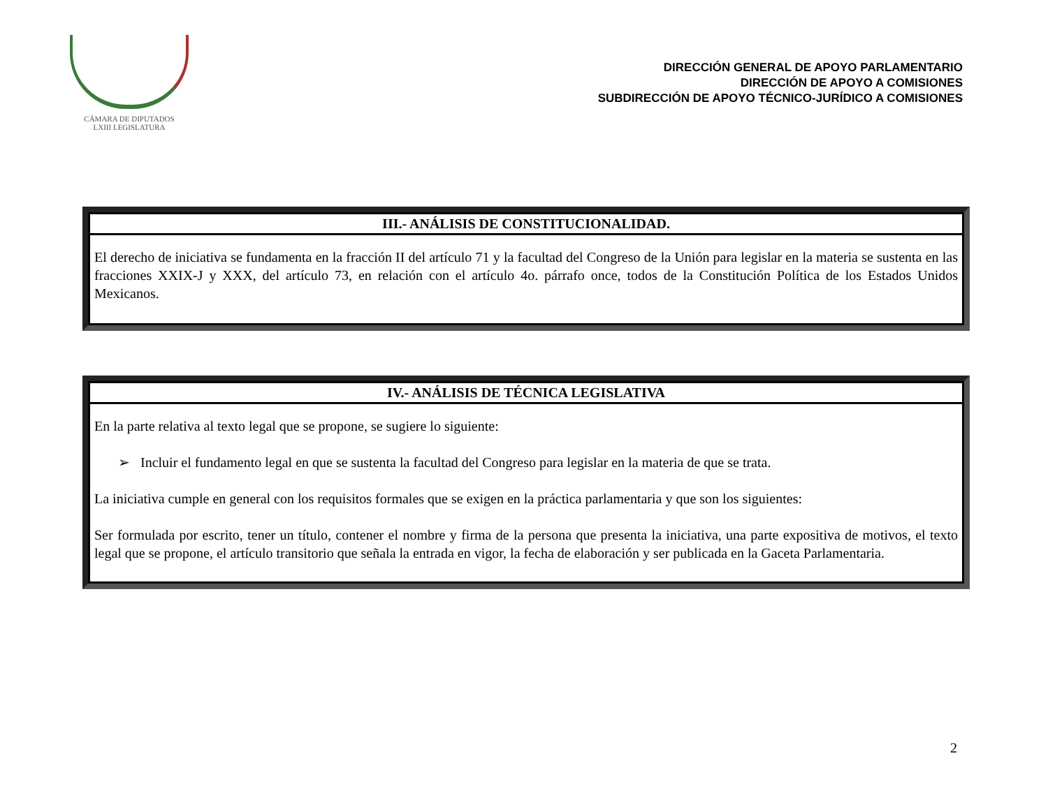CÁMARA DE DIPUTADOS
LXIII LEGISLATURA
DIRECCIÓN GENERAL DE APOYO PARLAMENTARIO
DIRECCIÓN DE APOYO A COMISIONES
SUBDIRECCIÓN DE APOYO TÉCNICO-JURÍDICO A COMISIONES
| III.- ANÁLISIS DE CONSTITUCIONALIDAD. |
| --- |
| El derecho de iniciativa se fundamenta en la fracción II del artículo 71 y la facultad del Congreso de la Unión para legislar en la materia se sustenta en las fracciones XXIX-J y XXX, del artículo 73, en relación con el artículo 4o. párrafo once, todos de la Constitución Política de los Estados Unidos Mexicanos. |
| IV.- ANÁLISIS DE TÉCNICA LEGISLATIVA |
| --- |
| En la parte relativa al texto legal que se propone, se sugiere lo siguiente: ➢ Incluir el fundamento legal en que se sustenta la facultad del Congreso para legislar en la materia de que se trata. La iniciativa cumple en general con los requisitos formales que se exigen en la práctica parlamentaria y que son los siguientes: Ser formulada por escrito, tener un título, contener el nombre y firma de la persona que presenta la iniciativa, una parte expositiva de motivos, el texto legal que se propone, el artículo transitorio que señala la entrada en vigor, la fecha de elaboración y ser publicada en la Gaceta Parlamentaria. |
2